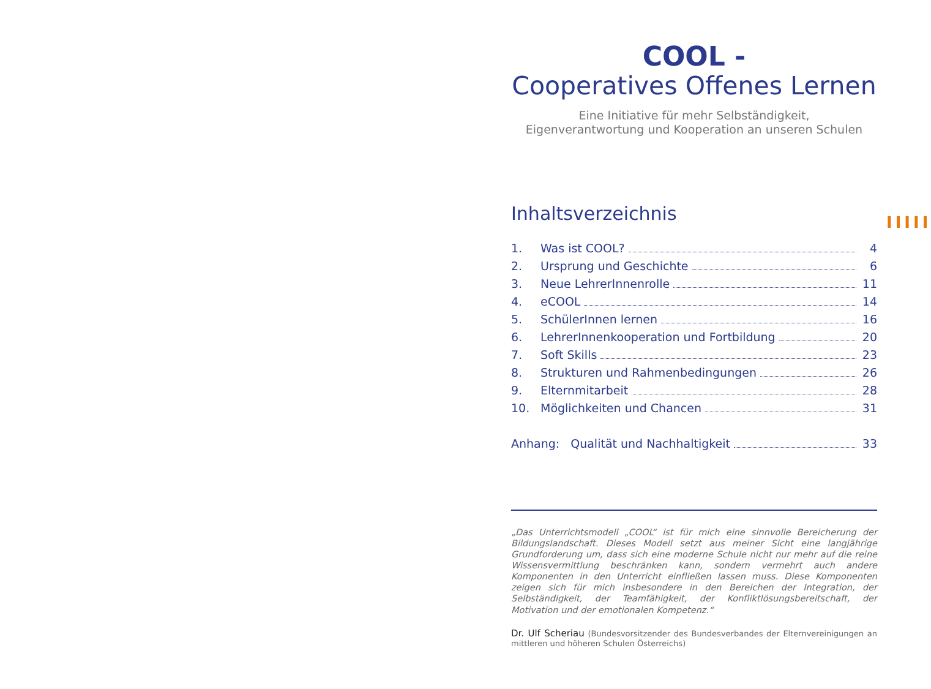IIIII
COOL -
Cooperatives Offenes Lernen
Eine Initiative für mehr Selbständigkeit,
Eigenverantwortung und Kooperation an unseren Schulen
Inhaltsverzeichnis
1. Was ist COOL? 4
2. Ursprung und Geschichte 6
3. Neue LehrerInnenrolle 11
4. eCOOL 14
5. SchülerInnen lernen 16
6. LehrerInnenkooperation und Fortbildung 20
7. Soft Skills 23
8. Strukturen und Rahmenbedingungen 26
9. Elternmitarbeit 28
10. Möglichkeiten und Chancen 31
Anhang: Qualität und Nachhaltigkeit 33
„Das Unterrichtsmodell „COOL“ ist für mich eine sinnvolle Bereicherung der Bildungslandschaft. Dieses Modell setzt aus meiner Sicht eine langjährige Grundforderung um, dass sich eine moderne Schule nicht nur mehr auf die reine Wissensvermittlung beschränken kann, sondern vermehrt auch andere Komponenten in den Unterricht einfließen lassen muss. Diese Komponenten zeigen sich für mich insbesondere in den Bereichen der Integration, der Selbständigkeit, der Teamfähigkeit, der Konfliktlösungsbereitschaft, der Motivation und der emotionalen Kompetenz.“
Dr. Ulf Scheriau (Bundesvorsitzender des Bundesverbandes der Elternvereinigungen an mittleren und höheren Schulen Österreichs)